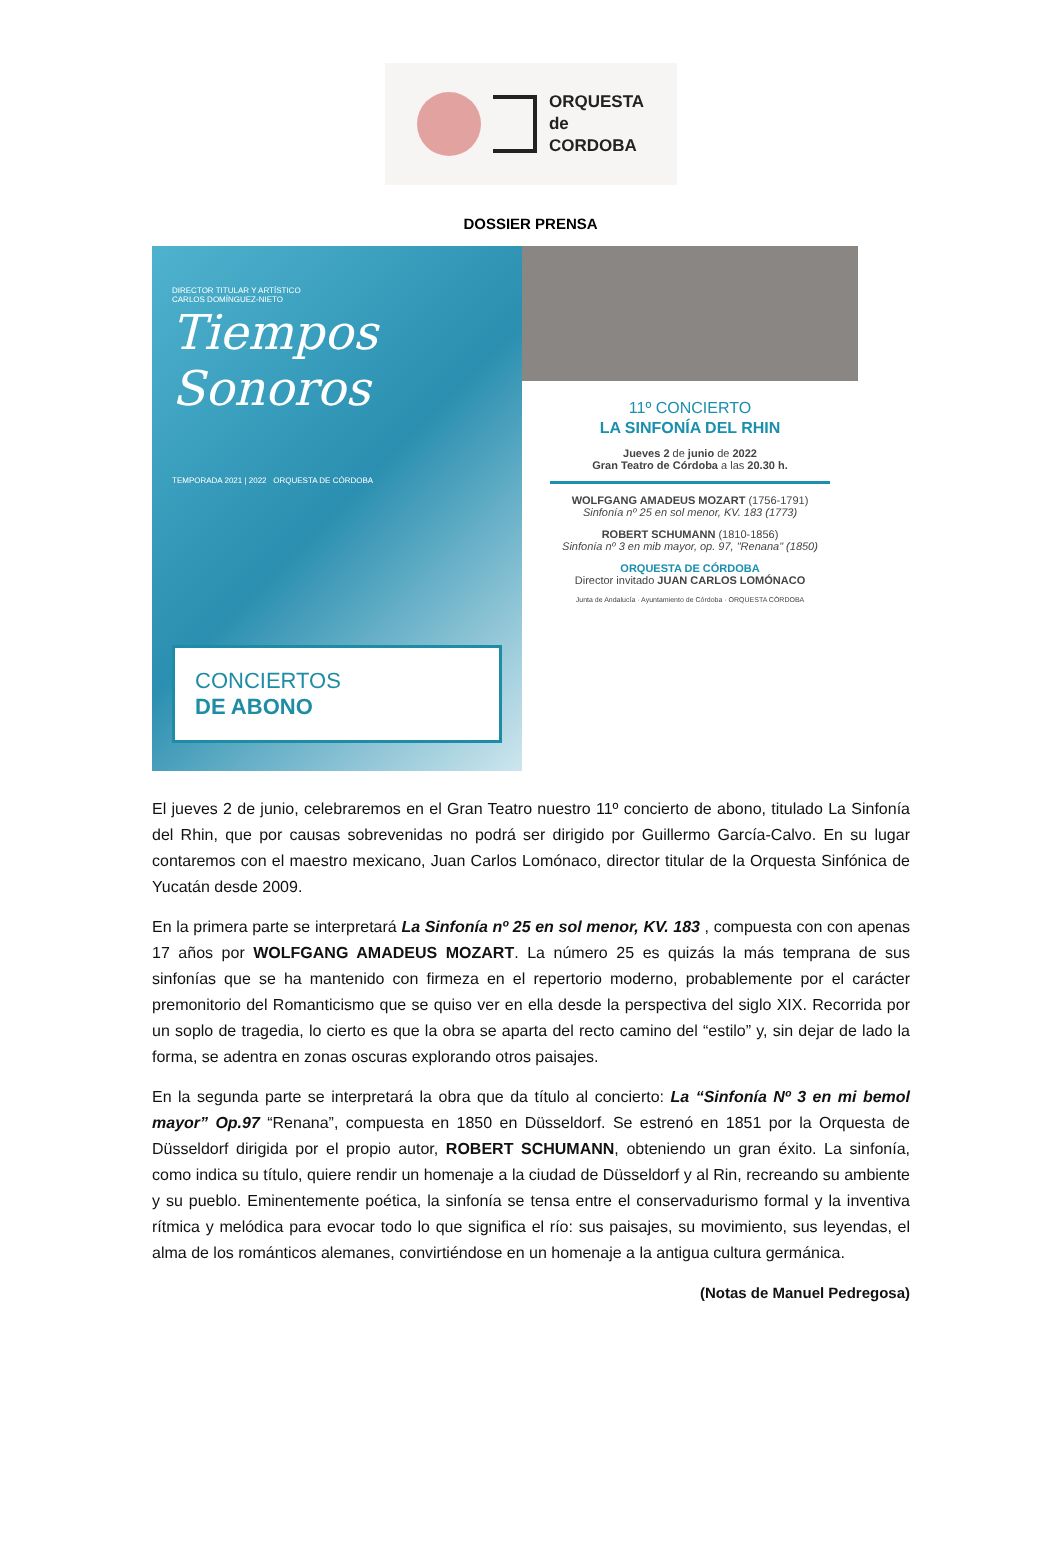ORQUESTA
de
CORDOBA
DOSSIER PRENSA
DIRECTOR TITULAR Y ARTÍSTICO
CARLOS DOMÍNGUEZ-NIETO
Tiempos Sonoros
TEMPORADA 2021 | 2022 ORQUESTA DE CÓRDOBA
CONCIERTOS
DE ABONO
11º CONCIERTO
LA SINFONÍA DEL RHIN
Jueves 2 de junio de 2022
Gran Teatro de Córdoba a las 20.30 h.
WOLFGANG AMADEUS MOZART (1756-1791)
Sinfonía nº 25 en sol menor, KV. 183 (1773)
ROBERT SCHUMANN (1810-1856)
Sinfonía nº 3 en mib mayor, op. 97, "Renana" (1850)
ORQUESTA DE CÓRDOBA
Director invitado JUAN CARLOS LOMÓNACO
Junta de Andalucía · Ayuntamiento de Córdoba · ORQUESTA CÓRDOBA
El jueves 2 de junio, celebraremos en el Gran Teatro nuestro 11º concierto de abono, titulado La Sinfonía del Rhin, que por causas sobrevenidas no podrá ser dirigido por Guillermo García-Calvo. En su lugar contaremos con el maestro mexicano, Juan Carlos Lomónaco, director titular de la Orquesta Sinfónica de Yucatán desde 2009.
En la primera parte se interpretará La Sinfonía nº 25 en sol menor, KV. 183 , compuesta con con apenas 17 años por WOLFGANG AMADEUS MOZART. La número 25 es quizás la más temprana de sus sinfonías que se ha mantenido con firmeza en el repertorio moderno, probablemente por el carácter premonitorio del Romanticismo que se quiso ver en ella desde la perspectiva del siglo XIX. Recorrida por un soplo de tragedia, lo cierto es que la obra se aparta del recto camino del “estilo” y, sin dejar de lado la forma, se adentra en zonas oscuras explorando otros paisajes.
En la segunda parte se interpretará la obra que da título al concierto: La “Sinfonía Nº 3 en mi bemol mayor” Op.97 “Renana”, compuesta en 1850 en Düsseldorf. Se estrenó en 1851 por la Orquesta de Düsseldorf dirigida por el propio autor, ROBERT SCHUMANN, obteniendo un gran éxito. La sinfonía, como indica su título, quiere rendir un homenaje a la ciudad de Düsseldorf y al Rin, recreando su ambiente y su pueblo. Eminentemente poética, la sinfonía se tensa entre el conservadurismo formal y la inventiva rítmica y melódica para evocar todo lo que significa el río: sus paisajes, su movimiento, sus leyendas, el alma de los románticos alemanes, convirtiéndose en un homenaje a la antigua cultura germánica.
(Notas de Manuel Pedregosa)